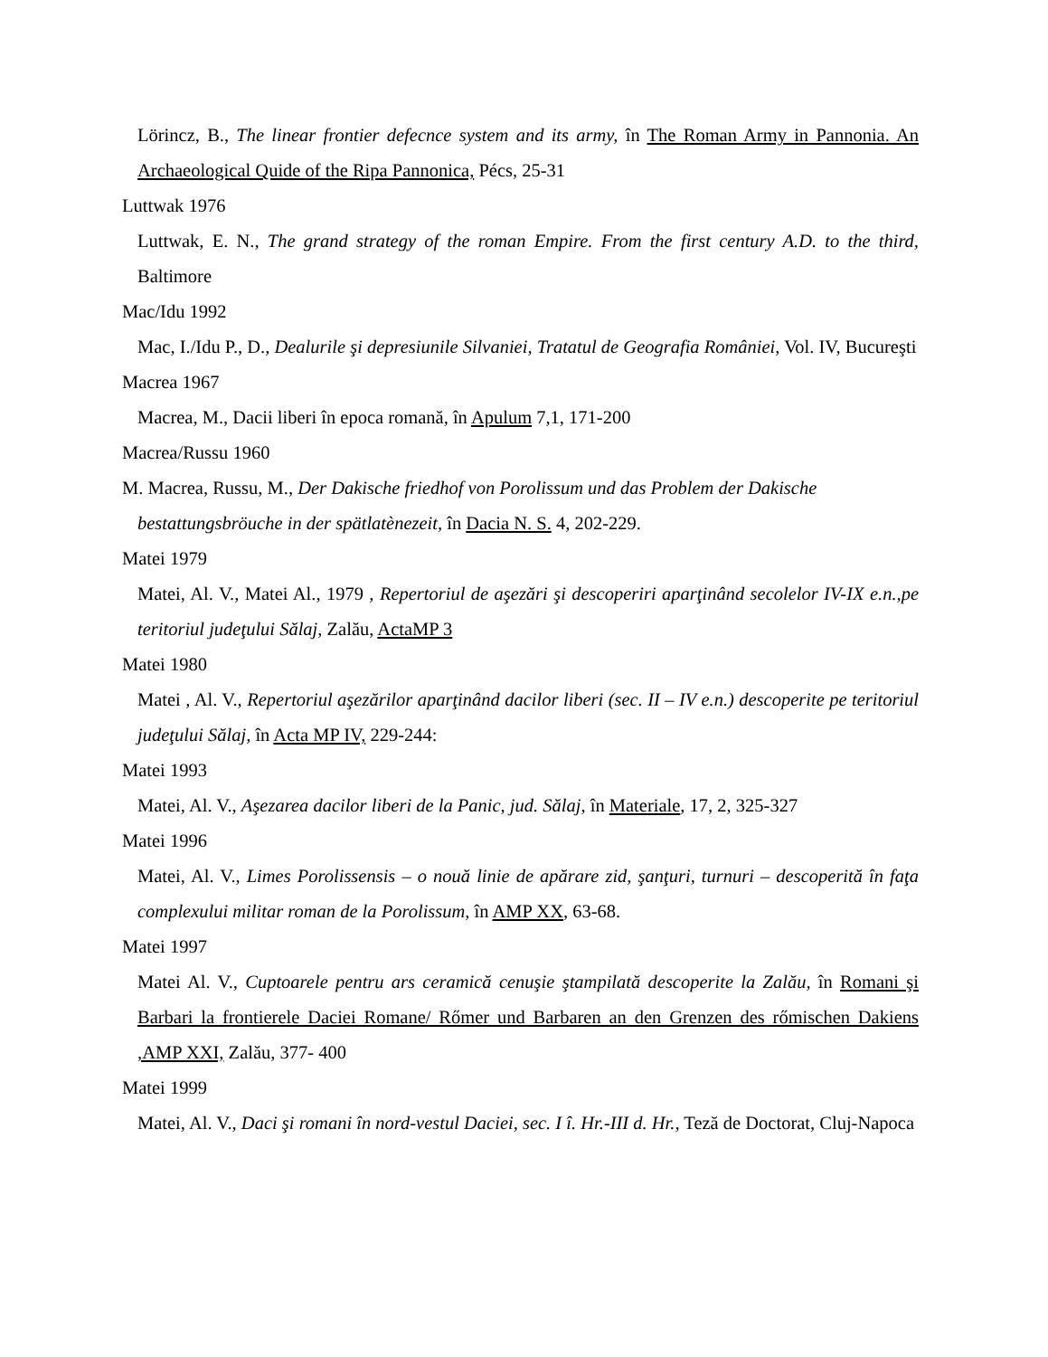Lörincz, B., The linear frontier defecnce system and its army, în The Roman Army in Pannonia. An Archaeological Quide of the Ripa Pannonica, Pécs, 25-31
Luttwak 1976
Luttwak, E. N., The grand strategy of the roman Empire. From the first century A.D. to the third, Baltimore
Mac/Idu 1992
Mac, I./Idu P., D., Dealurile şi depresiunile Silvaniei, Tratatul de Geografia României, Vol. IV, Bucureşti
Macrea 1967
Macrea, M., Dacii liberi în epoca romană, în Apulum 7,1, 171-200
Macrea/Russu 1960
M. Macrea, Russu, M., Der Dakische friedhof von Porolissum und das Problem der Dakische
bestattungsbröuche in der spätlatènezeit, în Dacia N. S. 4, 202-229.
Matei 1979
Matei, Al. V., Matei Al., 1979 , Repertoriul de aşezări şi descoperiri aparţinând secolelor IV-IX e.n.,pe teritoriul judeţului Sălaj, Zalău, ActaMP 3
Matei 1980
Matei , Al. V., Repertoriul aşezărilor aparţinând dacilor liberi (sec. II – IV e.n.) descoperite pe teritoriul judeţului Sălaj, în Acta MP IV, 229-244:
Matei 1993
Matei, Al. V., Aşezarea dacilor liberi de la Panic, jud. Sălaj, în Materiale, 17, 2, 325-327
Matei 1996
Matei, Al. V., Limes Porolissensis – o nouă linie de apărare zid, şanţuri, turnuri – descoperită în faţa complexului militar roman de la Porolissum, în AMP XX, 63-68.
Matei 1997
Matei Al. V., Cuptoarele pentru ars ceramică cenuşie ştampilată descoperite la Zalău, în Romani şi Barbari la frontierele Daciei Romane/ Rőmer und Barbaren an den Grenzen des rőmischen Dakiens ,AMP XXI, Zalău, 377- 400
Matei 1999
Matei, Al. V., Daci şi romani în nord-vestul Daciei, sec. I î. Hr.-III d. Hr., Teză de Doctorat, Cluj-Napoca